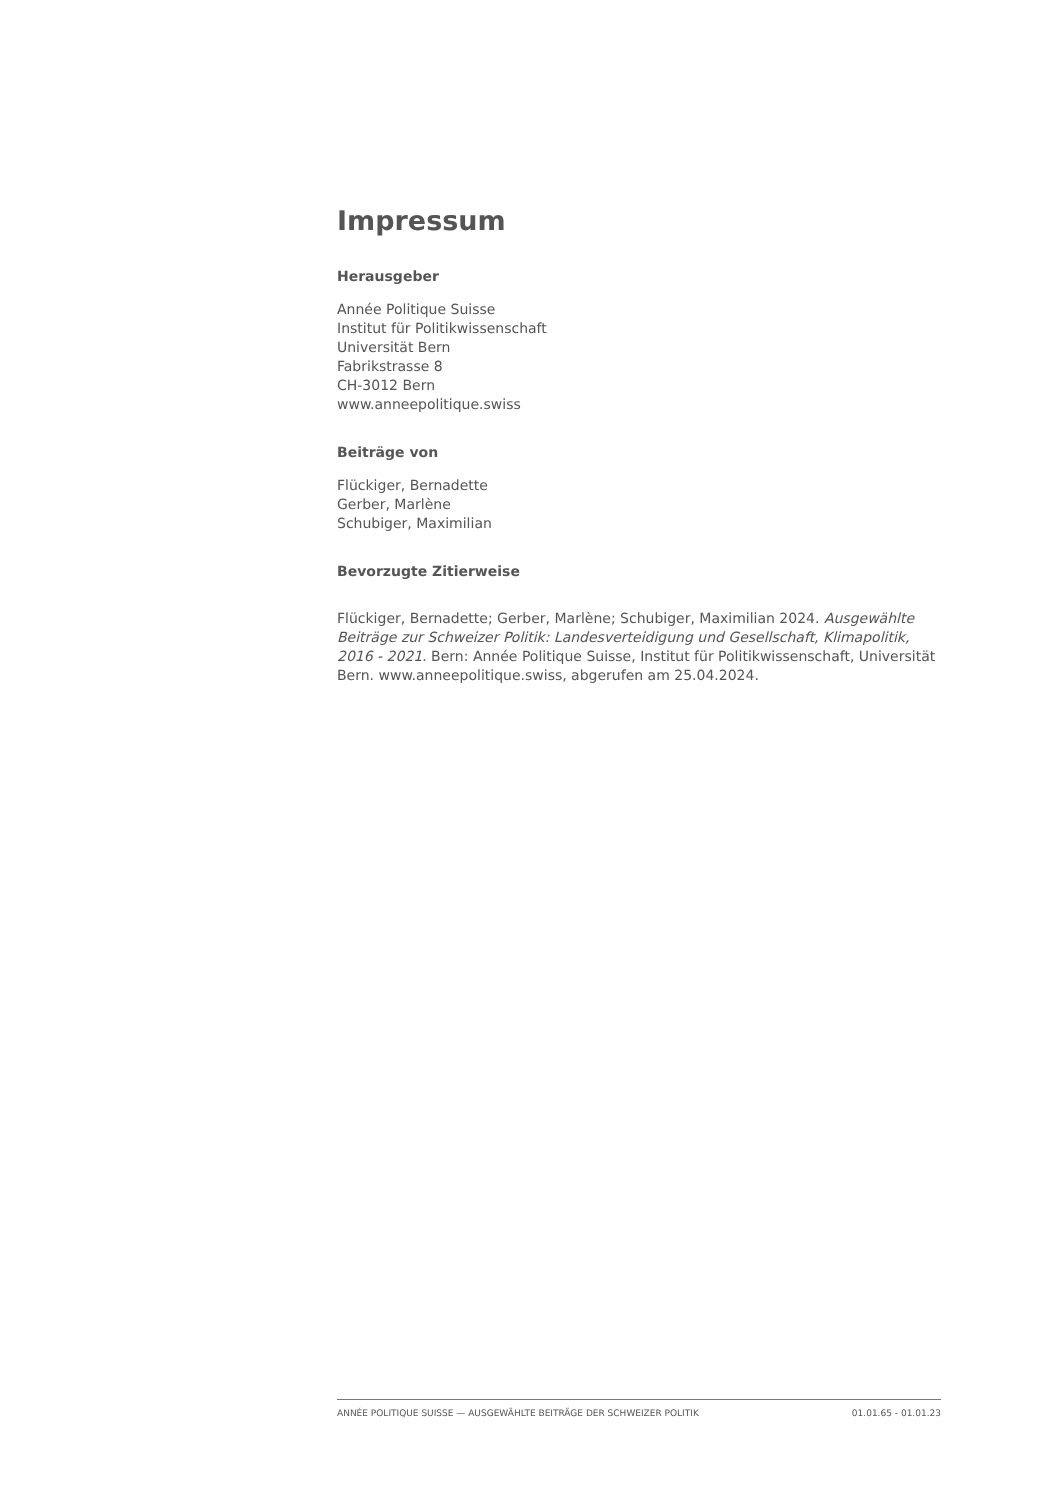Impressum
Herausgeber
Année Politique Suisse
Institut für Politikwissenschaft
Universität Bern
Fabrikstrasse 8
CH-3012 Bern
www.anneepolitique.swiss
Beiträge von
Flückiger, Bernadette
Gerber, Marlène
Schubiger, Maximilian
Bevorzugte Zitierweise
Flückiger, Bernadette; Gerber, Marlène; Schubiger, Maximilian 2024. Ausgewählte Beiträge zur Schweizer Politik: Landesverteidigung und Gesellschaft, Klimapolitik, 2016 - 2021. Bern: Année Politique Suisse, Institut für Politikwissenschaft, Universität Bern. www.anneepolitique.swiss, abgerufen am 25.04.2024.
ANNÉE POLITIQUE SUISSE — AUSGEWÄHLTE BEITRÄGE DER SCHWEIZER POLITIK 01.01.65 - 01.01.23